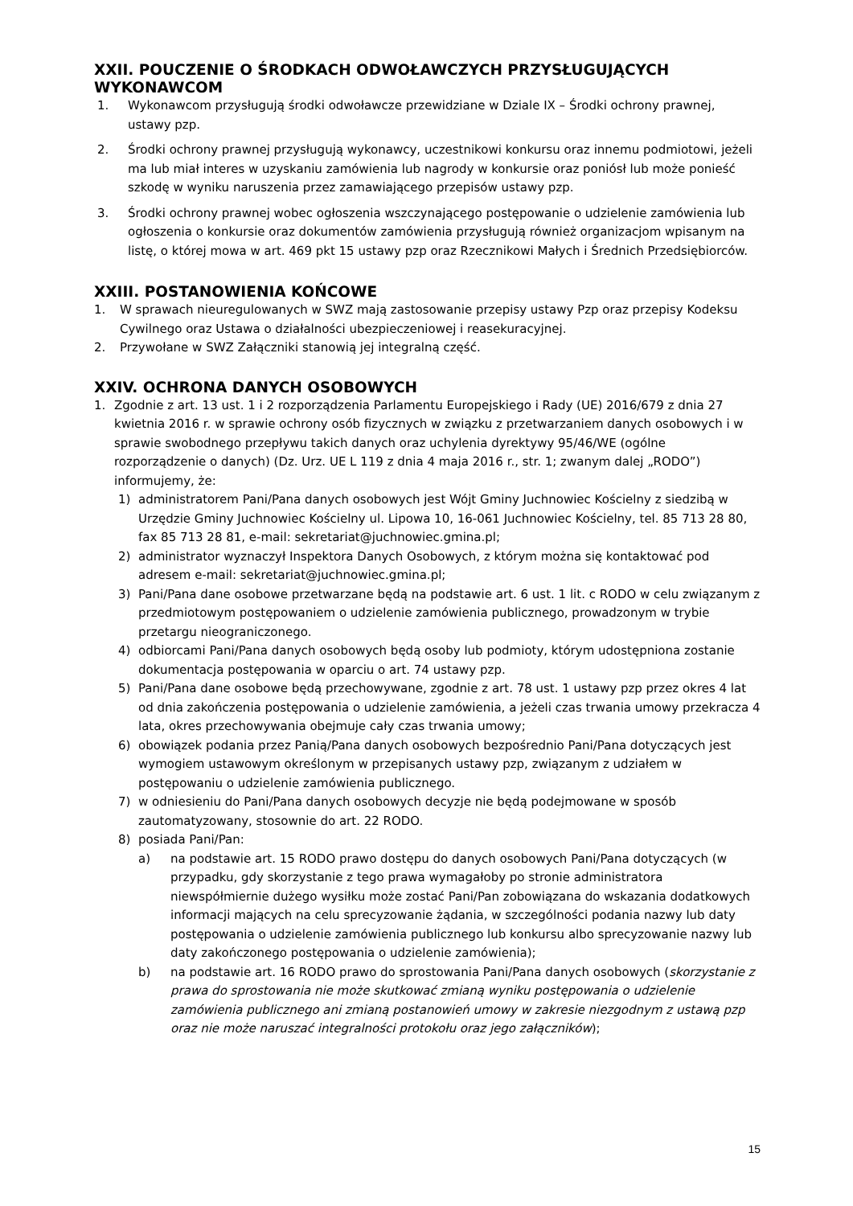XXII. POUCZENIE O ŚRODKACH ODWOŁAWCZYCH PRZYSŁUGUJĄCYCH WYKONAWCOM
1. Wykonawcom przysługują środki odwoławcze przewidziane w Dziale IX – Środki ochrony prawnej, ustawy pzp.
2. Środki ochrony prawnej przysługują wykonawcy, uczestnikowi konkursu oraz innemu podmiotowi, jeżeli ma lub miał interes w uzyskaniu zamówienia lub nagrody w konkursie oraz poniósł lub może ponieść szkodę w wyniku naruszenia przez zamawiającego przepisów ustawy pzp.
3. Środki ochrony prawnej wobec ogłoszenia wszczynającego postępowanie o udzielenie zamówienia lub ogłoszenia o konkursie oraz dokumentów zamówienia przysługują również organizacjom wpisanym na listę, o której mowa w art. 469 pkt 15 ustawy pzp oraz Rzecznikowi Małych i Średnich Przedsiębiorców.
XXIII. POSTANOWIENIA KOŃCOWE
1. W sprawach nieuregulowanych w SWZ mają zastosowanie przepisy ustawy Pzp oraz przepisy Kodeksu Cywilnego oraz Ustawa o działalności ubezpieczeniowej i reasekuracyjnej.
2. Przywołane w SWZ Załączniki stanowią jej integralną część.
XXIV. OCHRONA DANYCH OSOBOWYCH
1. Zgodnie z art. 13 ust. 1 i 2 rozporządzenia Parlamentu Europejskiego i Rady (UE) 2016/679 z dnia 27 kwietnia 2016 r. w sprawie ochrony osób fizycznych w związku z przetwarzaniem danych osobowych i w sprawie swobodnego przepływu takich danych oraz uchylenia dyrektywy 95/46/WE (ogólne rozporządzenie o danych) (Dz. Urz. UE L 119 z dnia 4 maja 2016 r., str. 1; zwanym dalej „RODO”) informujemy, że:
1) administratorem Pani/Pana danych osobowych jest Wójt Gminy Juchnowiec Kościelny z siedzibą w Urzędzie Gminy Juchnowiec Kościelny ul. Lipowa 10, 16-061 Juchnowiec Kościelny, tel. 85 713 28 80, fax 85 713 28 81, e-mail: sekretariat@juchnowiec.gmina.pl;
2) administrator wyznaczył Inspektora Danych Osobowych, z którym można się kontaktować pod adresem e-mail: sekretariat@juchnowiec.gmina.pl;
3) Pani/Pana dane osobowe przetwarzane będą na podstawie art. 6 ust. 1 lit. c RODO w celu związanym z przedmiotowym postępowaniem o udzielenie zamówienia publicznego, prowadzonym w trybie przetargu nieograniczonego.
4) odbiorcami Pani/Pana danych osobowych będą osoby lub podmioty, którym udostępniona zostanie dokumentacja postępowania w oparciu o art. 74 ustawy pzp.
5) Pani/Pana dane osobowe będą przechowywane, zgodnie z art. 78 ust. 1 ustawy pzp przez okres 4 lat od dnia zakończenia postępowania o udzielenie zamówienia, a jeżeli czas trwania umowy przekracza 4 lata, okres przechowywania obejmuje cały czas trwania umowy;
6) obowiązek podania przez Panią/Pana danych osobowych bezpośrednio Pani/Pana dotyczących jest wymogiem ustawowym określonym w przepisanych ustawy pzp, związanym z udziałem w postępowaniu o udzielenie zamówienia publicznego.
7) w odniesieniu do Pani/Pana danych osobowych decyzje nie będą podejmowane w sposób zautomatyzowany, stosownie do art. 22 RODO.
8) posiada Pani/Pan:
a) na podstawie art. 15 RODO prawo dostępu do danych osobowych Pani/Pana dotyczących (w przypadku, gdy skorzystanie z tego prawa wymagałoby po stronie administratora niewspółmiernie dużego wysiłku może zostać Pani/Pan zobowiązana do wskazania dodatkowych informacji mających na celu sprecyzowanie żądania, w szczególności podania nazwy lub daty postępowania o udzielenie zamówienia publicznego lub konkursu albo sprecyzowanie nazwy lub daty zakończonego postępowania o udzielenie zamówienia);
b) na podstawie art. 16 RODO prawo do sprostowania Pani/Pana danych osobowych (skorzystanie z prawa do sprostowania nie może skutkować zmianą wyniku postępowania o udzielenie zamówienia publicznego ani zmianą postanowień umowy w zakresie niezgodnym z ustawą pzp oraz nie może naruszać integralności protokołu oraz jego załączników);
15